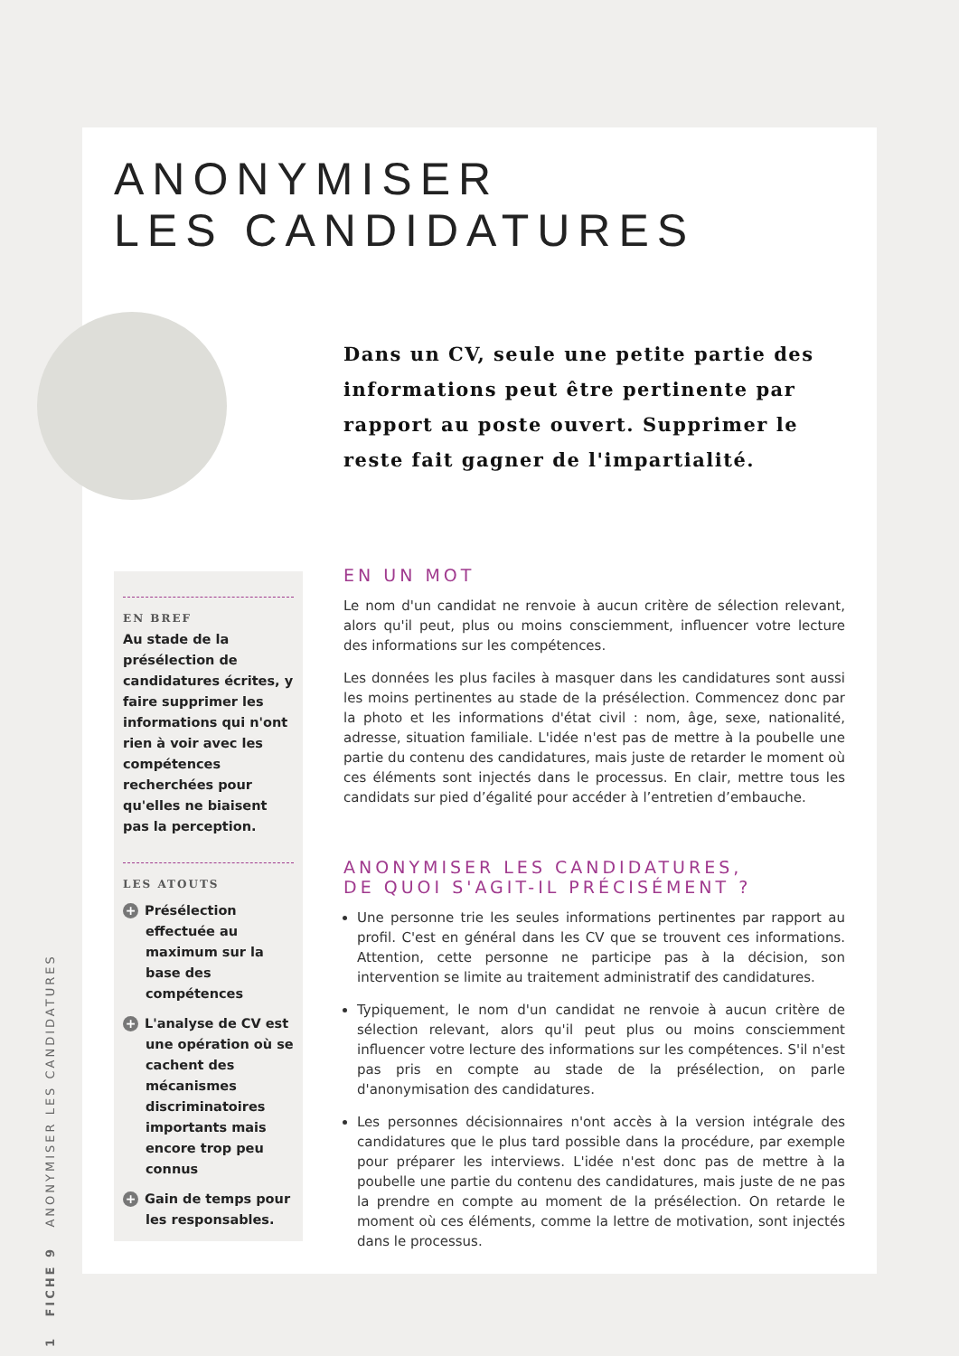ANONYMISER
LES CANDIDATURES
Dans un CV, seule une petite partie des informations peut être pertinente par rapport au poste ouvert. Supprimer le reste fait gagner de l'impartialité.
EN BREF
Au stade de la présélection de candidatures écrites, y faire supprimer les informations qui n'ont rien à voir avec les compétences recherchées pour qu'elles ne biaisent pas la perception.
LES ATOUTS
+ Présélection effectuée au maximum sur la base des compétences
+ L'analyse de CV est une opération où se cachent des mécanismes discriminatoires importants mais encore trop peu connus
+ Gain de temps pour les responsables.
EN UN MOT
Le nom d'un candidat ne renvoie à aucun critère de sélection relevant, alors qu'il peut, plus ou moins consciemment, influencer votre lecture des informations sur les compétences.
Les données les plus faciles à masquer dans les candidatures sont aussi les moins pertinentes au stade de la présélection. Commencez donc par la photo et les informations d'état civil : nom, âge, sexe, nationalité, adresse, situation familiale. L'idée n'est pas de mettre à la poubelle une partie du contenu des candidatures, mais juste de retarder le moment où ces éléments sont injectés dans le processus. En clair, mettre tous les candidats sur pied d’égalité pour accéder à l’entretien d’embauche.
ANONYMISER LES CANDIDATURES,
DE QUOI S'AGIT-IL PRÉCISÉMENT ?
Une personne trie les seules informations pertinentes par rapport au profil. C'est en général dans les CV que se trouvent ces informations. Attention, cette personne ne participe pas à la décision, son intervention se limite au traitement administratif des candidatures.
Typiquement, le nom d'un candidat ne renvoie à aucun critère de sélection relevant, alors qu'il peut plus ou moins consciemment influencer votre lecture des informations sur les compétences. S'il n'est pas pris en compte au stade de la présélection, on parle d'anonymisation des candidatures.
Les personnes décisionnaires n'ont accès à la version intégrale des candidatures que le plus tard possible dans la procédure, par exemple pour préparer les interviews. L'idée n'est donc pas de mettre à la poubelle une partie du contenu des candidatures, mais juste de ne pas la prendre en compte au moment de la présélection. On retarde le moment où ces éléments, comme la lettre de motivation, sont injectés dans le processus.
1 FICHE 9 ANONYMISER LES CANDIDATURES